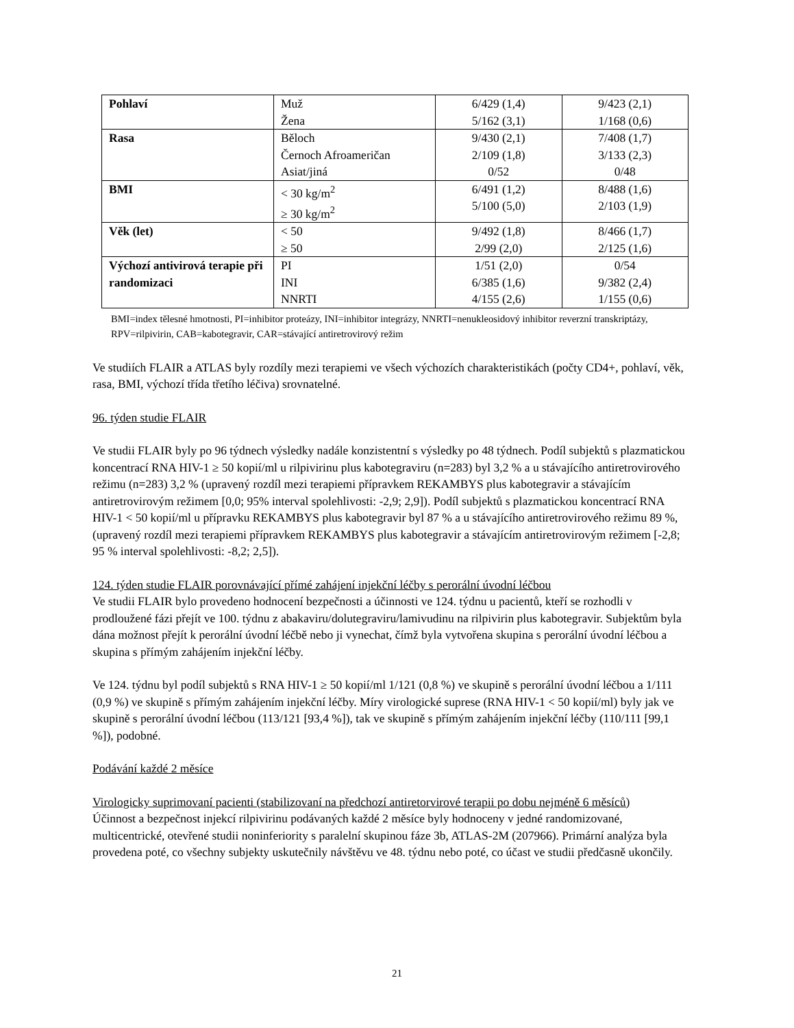| Pohlaví | Muž Žena | 6/429 (1,4) 5/162 (3,1) | 9/423 (2,1) 1/168 (0,6) |
| Rasa | Běloch Černoch Afroameričan Asiat/jiná | 9/430 (2,1) 2/109 (1,8) 0/52 | 7/408 (1,7) 3/133 (2,3) 0/48 |
| BMI | < 30 kg/m<sup>2</sup> ≥ 30 kg/m<sup>2</sup> | 6/491 (1,2) 5/100 (5,0) | 8/488 (1,6) 2/103 (1,9) |
| Věk (let) | < 50 ≥ 50 | 9/492 (1,8) 2/99 (2,0) | 8/466 (1,7) 2/125 (1,6) |
| Výchozí antivirová terapie při randomizaci | PI INI NNRTI | 1/51 (2,0) 6/385 (1,6) 4/155 (2,6) | 0/54 9/382 (2,4) 1/155 (0,6) |
BMI=index tělesné hmotnosti, PI=inhibitor proteázy, INI=inhibitor integrázy, NNRTI=nenukleosidový inhibitor reverzní transkriptázy, RPV=rilpivirin, CAB=kabotegravir, CAR=stávající antiretrovirový režim
Ve studiích FLAIR a ATLAS byly rozdíly mezi terapiemi ve všech výchozích charakteristikách (počty CD4+, pohlaví, věk, rasa, BMI, výchozí třída třetího léčiva) srovnatelné.
96. týden studie FLAIR
Ve studii FLAIR byly po 96 týdnech výsledky nadále konzistentní s výsledky po 48 týdnech. Podíl subjektů s plazmatickou koncentrací RNA HIV-1 ≥ 50 kopií/ml u rilpivirinu plus kabotegraviru (n=283) byl 3,2 % a u stávajícího antiretrovirového režimu (n=283) 3,2 % (upravený rozdíl mezi terapiemi přípravkem REKAMBYS plus kabotegravir a stávajícím antiretrovirovým režimem [0,0; 95% interval spolehlivosti: -2,9; 2,9]). Podíl subjektů s plazmatickou koncentrací RNA HIV-1 < 50 kopií/ml u přípravku REKAMBYS plus kabotegravir byl 87 % a u stávajícího antiretrovirového režimu 89 %, (upravený rozdíl mezi terapiemi přípravkem REKAMBYS plus kabotegravir a stávajícím antiretrovirovým režimem [-2,8; 95 % interval spolehlivosti: -8,2; 2,5]).
124. týden studie FLAIR porovnávající přímé zahájení injekční léčby s perorální úvodní léčbou
Ve studii FLAIR bylo provedeno hodnocení bezpečnosti a účinnosti ve 124. týdnu u pacientů, kteří se rozhodli v prodloužené fázi přejít ve 100. týdnu z abakaviru/dolutegraviru/lamivudinu na rilpivirin plus kabotegravir. Subjektům byla dána možnost přejít k perorální úvodní léčbě nebo ji vynechat, čímž byla vytvořena skupina s perorální úvodní léčbou a skupina s přímým zahájením injekční léčby.
Ve 124. týdnu byl podíl subjektů s RNA HIV-1 ≥ 50 kopií/ml 1/121 (0,8 %) ve skupině s perorální úvodní léčbou a 1/111 (0,9 %) ve skupině s přímým zahájením injekční léčby. Míry virologické suprese (RNA HIV-1 < 50 kopií/ml) byly jak ve skupině s perorální úvodní léčbou (113/121 [93,4 %]), tak ve skupině s přímým zahájením injekční léčby (110/111 [99,1 %]), podobné.
Podávání každé 2 měsíce
Virologicky suprimovaní pacienti (stabilizovaní na předchozí antiretorvirové terapii po dobu nejméně 6 měsíců)
Účinnost a bezpečnost injekcí rilpivirinu podávaných každé 2 měsíce byly hodnoceny v jedné randomizované, multicentrické, otevřené studii noninferiority s paralelní skupinou fáze 3b, ATLAS-2M (207966). Primární analýza byla provedena poté, co všechny subjekty uskutečnily návštěvu ve 48. týdnu nebo poté, co účast ve studii předčasně ukončily.
21